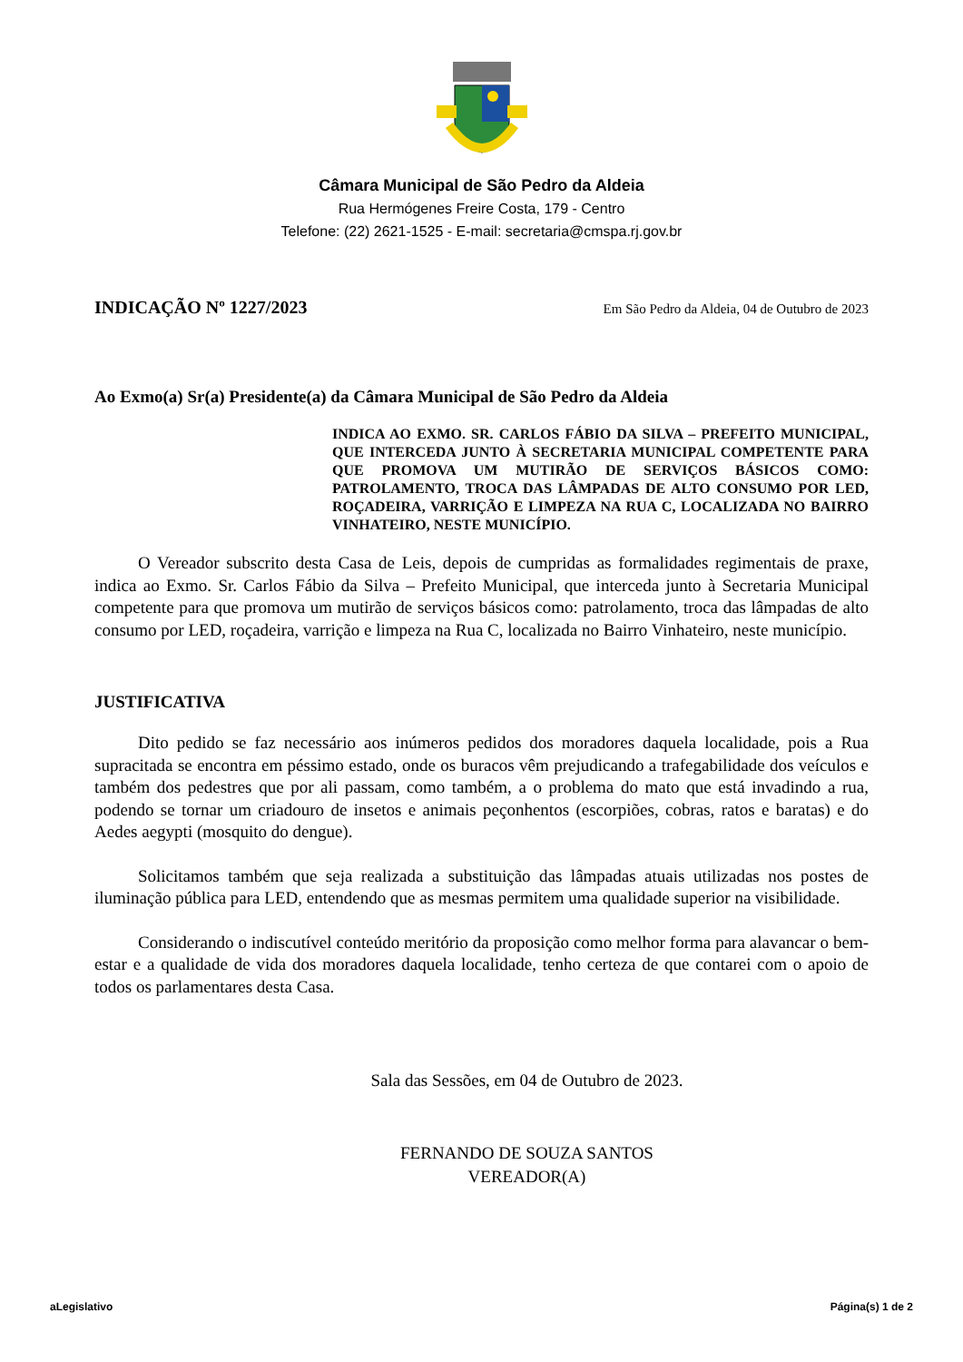Câmara Municipal de São Pedro da Aldeia
Rua Hermógenes Freire Costa, 179 - Centro
Telefone: (22) 2621-1525 - E-mail: secretaria@cmspa.rj.gov.br
INDICAÇÃO Nº 1227/2023
Em São Pedro da Aldeia, 04 de Outubro de 2023
Ao Exmo(a) Sr(a) Presidente(a) da Câmara Municipal de São Pedro da Aldeia
INDICA AO EXMO. SR. CARLOS FÁBIO DA SILVA – PREFEITO MUNICIPAL, QUE INTERCEDA JUNTO À SECRETARIA MUNICIPAL COMPETENTE PARA QUE PROMOVA UM MUTIRÃO DE SERVIÇOS BÁSICOS COMO: PATROLAMENTO, TROCA DAS LÂMPADAS DE ALTO CONSUMO POR LED, ROÇADEIRA, VARRIÇÃO E LIMPEZA NA RUA C, LOCALIZADA NO BAIRRO VINHATEIRO, NESTE MUNICÍPIO.
O Vereador subscrito desta Casa de Leis, depois de cumpridas as formalidades regimentais de praxe, indica ao Exmo. Sr. Carlos Fábio da Silva – Prefeito Municipal, que interceda junto à Secretaria Municipal competente para que promova um mutirão de serviços básicos como: patrolamento, troca das lâmpadas de alto consumo por LED, roçadeira, varrição e limpeza na Rua C, localizada no Bairro Vinhateiro, neste município.
JUSTIFICATIVA
Dito pedido se faz necessário aos inúmeros pedidos dos moradores daquela localidade, pois a Rua supracitada se encontra em péssimo estado, onde os buracos vêm prejudicando a trafegabilidade dos veículos e também dos pedestres que por ali passam, como também, a o problema do mato que está invadindo a rua, podendo se tornar um criadouro de insetos e animais peçonhentos (escorpiões, cobras, ratos e baratas) e do Aedes aegypti (mosquito do dengue).
Solicitamos também que seja realizada a substituição das lâmpadas atuais utilizadas nos postes de iluminação pública para LED, entendendo que as mesmas permitem uma qualidade superior na visibilidade.
Considerando o indiscutível conteúdo meritório da proposição como melhor forma para alavancar o bem-estar e a qualidade de vida dos moradores daquela localidade, tenho certeza de que contarei com o apoio de todos os parlamentares desta Casa.
Sala das Sessões, em 04 de Outubro de 2023.
FERNANDO DE SOUZA SANTOS
VEREADOR(A)
aLegislativo Página(s) 1 de 2